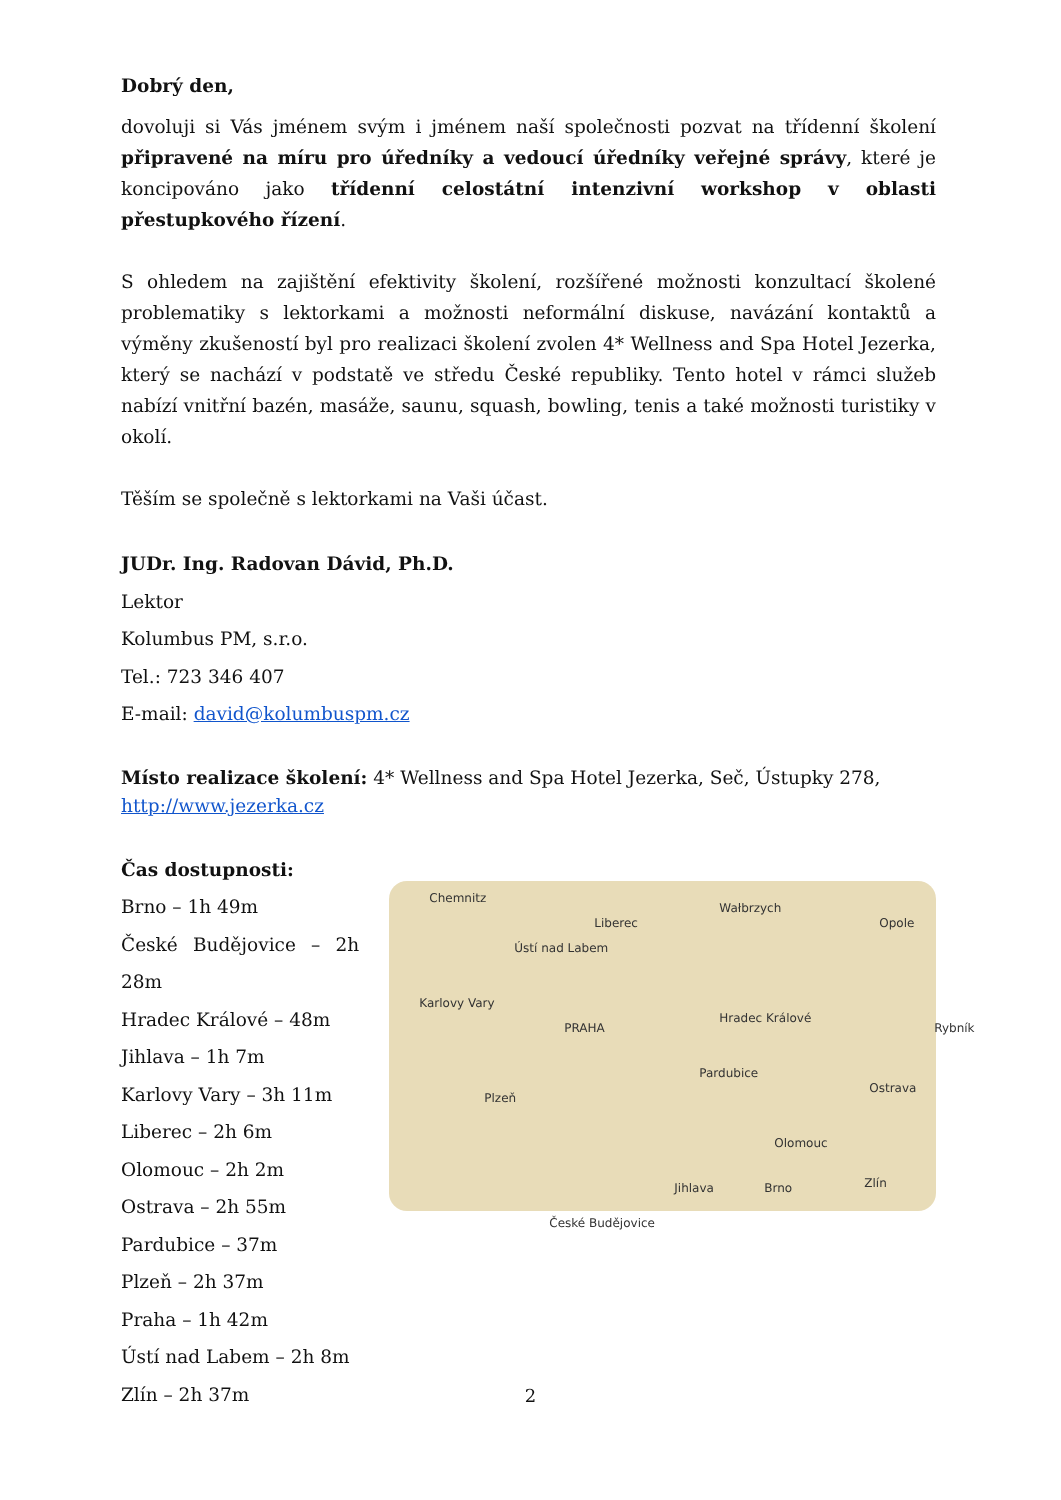Dobrý den,
dovoluji si Vás jménem svým i jménem naší společnosti pozvat na třídenní školení připravené na míru pro úředníky a vedoucí úředníky veřejné správy, které je koncipováno jako třídenní celostátní intenzivní workshop v oblasti přestupkového řízení.
S ohledem na zajištění efektivity školení, rozšířené možnosti konzultací školené problematiky s lektorkami a možnosti neformální diskuse, navázání kontaktů a výměny zkušeností byl pro realizaci školení zvolen 4* Wellness and Spa Hotel Jezerka, který se nachází v podstatě ve středu České republiky. Tento hotel v rámci služeb nabízí vnitřní bazén, masáže, saunu, squash, bowling, tenis a také možnosti turistiky v okolí.
Těším se společně s lektorkami na Vaši účast.
JUDr. Ing. Radovan Dávid, Ph.D.
Lektor
Kolumbus PM, s.r.o.
Tel.: 723 346 407
E-mail: david@kolumbuspm.cz
Místo realizace školení: 4* Wellness and Spa Hotel Jezerka, Seč, Ústupky 278, http://www.jezerka.cz
Čas dostupnosti:
Brno – 1h 49m
České Budějovice – 2h 28m
Hradec Králové – 48m
Jihlava – 1h 7m
Karlovy Vary – 3h 11m
Liberec – 2h 6m
Olomouc – 2h 2m
Ostrava – 2h 55m
Pardubice – 37m
Plzeň – 2h 37m
Praha – 1h 42m
Ústí nad Labem – 2h 8m
Zlín – 2h 37m
Chemnitz
Liberec
Wałbrzych
Opole
Ústí nad Labem
Karlovy Vary
PRAHA
Hradec Králové
Rybník
Pardubice
Ostrava
Plzeň
Olomouc
Jihlava Brno Zlín
České Budějovice
2